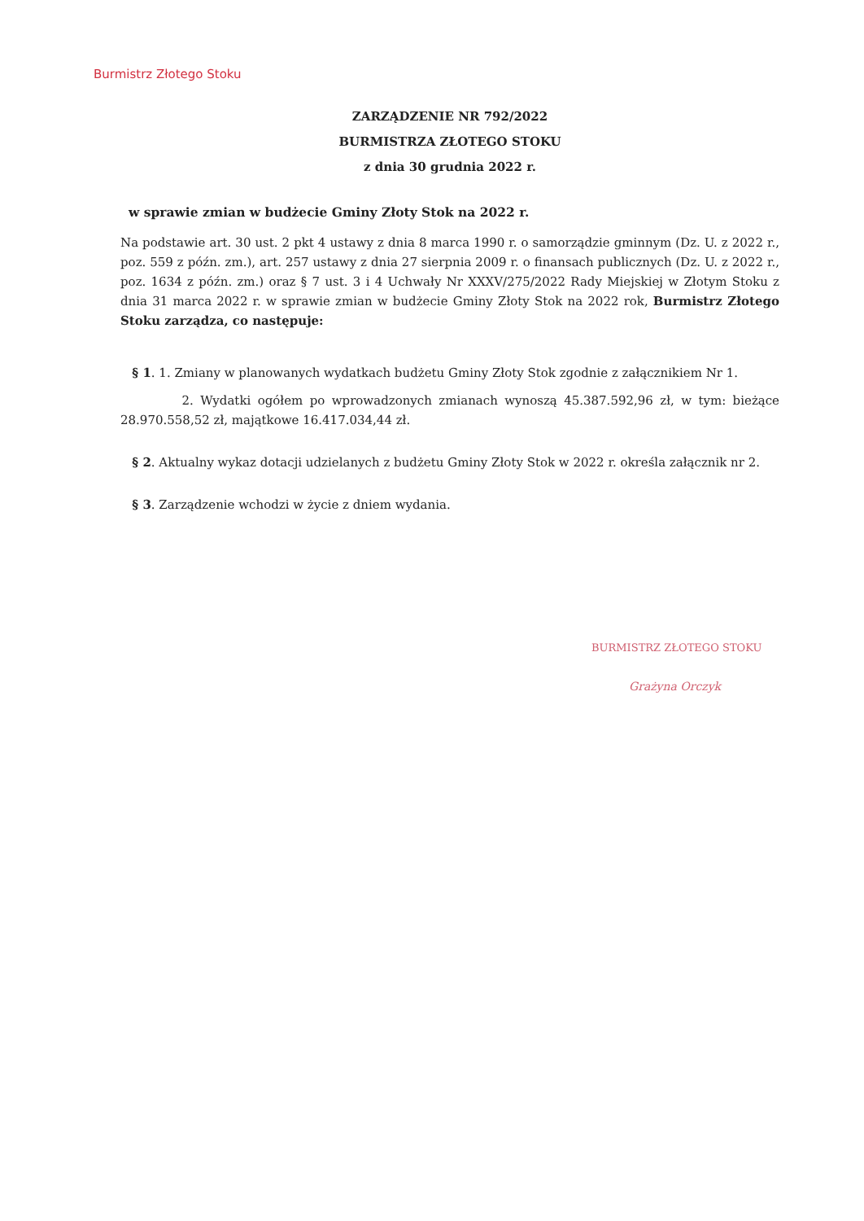Burmistrz Złotego Stoku
ZARZĄDZENIE NR 792/2022
BURMISTRZA ZŁOTEGO STOKU
z dnia 30 grudnia 2022 r.
w sprawie zmian w budżecie Gminy Złoty Stok na 2022 r.
Na podstawie art. 30 ust. 2 pkt 4 ustawy z dnia 8 marca 1990 r. o samorządzie gminnym (Dz. U. z 2022 r., poz. 559 z późn. zm.), art. 257 ustawy z dnia 27 sierpnia 2009 r. o finansach publicznych (Dz. U. z 2022 r., poz. 1634 z późn. zm.) oraz § 7 ust. 3 i 4 Uchwały Nr XXXV/275/2022 Rady Miejskiej w Złotym Stoku z dnia 31 marca 2022 r. w sprawie zmian w budżecie Gminy Złoty Stok na 2022 rok, Burmistrz Złotego Stoku zarządza, co następuje:
§ 1. 1. Zmiany w planowanych wydatkach budżetu Gminy Złoty Stok zgodnie z załącznikiem Nr 1.
2. Wydatki ogółem po wprowadzonych zmianach wynoszą 45.387.592,96 zł, w tym: bieżące 28.970.558,52 zł, majątkowe 16.417.034,44 zł.
§ 2. Aktualny wykaz dotacji udzielanych z budżetu Gminy Złoty Stok w 2022 r. określa załącznik nr 2.
§ 3. Zarządzenie wchodzi w życie z dniem wydania.
BURMISTRZ ZŁOTEGO STOKU
Grażyna Orczyk